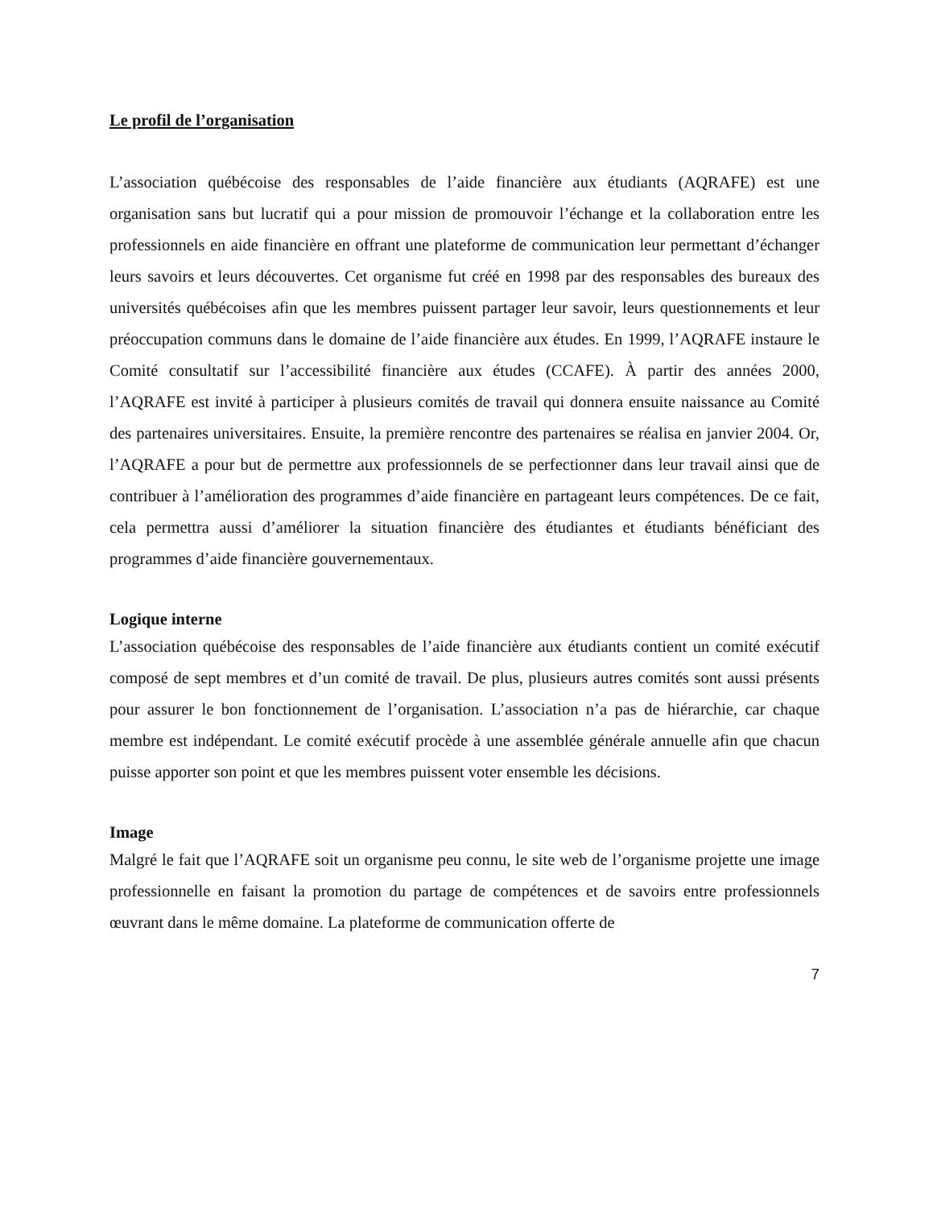Le profil de l’organisation
L’association québécoise des responsables de l’aide financière aux étudiants (AQRAFE) est une organisation sans but lucratif qui a pour mission de promouvoir l’échange et la collaboration entre les professionnels en aide financière en offrant une plateforme de communication leur permettant d’échanger leurs savoirs et leurs découvertes. Cet organisme fut créé en 1998 par des responsables des bureaux des universités québécoises afin que les membres puissent partager leur savoir, leurs questionnements et leur préoccupation communs dans le domaine de l’aide financière aux études. En 1999, l’AQRAFE instaure le Comité consultatif sur l’accessibilité financière aux études (CCAFE). À partir des années 2000, l’AQRAFE est invité à participer à plusieurs comités de travail qui donnera ensuite naissance au Comité des partenaires universitaires. Ensuite, la première rencontre des partenaires se réalisa en janvier 2004. Or, l’AQRAFE a pour but de permettre aux professionnels de se perfectionner dans leur travail ainsi que de contribuer à l’amélioration des programmes d’aide financière en partageant leurs compétences. De ce fait, cela permettra aussi d’améliorer la situation financière des étudiantes et étudiants bénéficiant des programmes d’aide financière gouvernementaux.
Logique interne
L’association québécoise des responsables de l’aide financière aux étudiants contient un comité exécutif composé de sept membres et d’un comité de travail. De plus, plusieurs autres comités sont aussi présents pour assurer le bon fonctionnement de l’organisation. L’association n’a pas de hiérarchie, car chaque membre est indépendant. Le comité exécutif procède à une assemblée générale annuelle afin que chacun puisse apporter son point et que les membres puissent voter ensemble les décisions.
Image
Malgré le fait que l’AQRAFE soit un organisme peu connu, le site web de l’organisme projette une image professionnelle en faisant la promotion du partage de compétences et de savoirs entre professionnels œuvrant dans le même domaine. La plateforme de communication offerte de
7